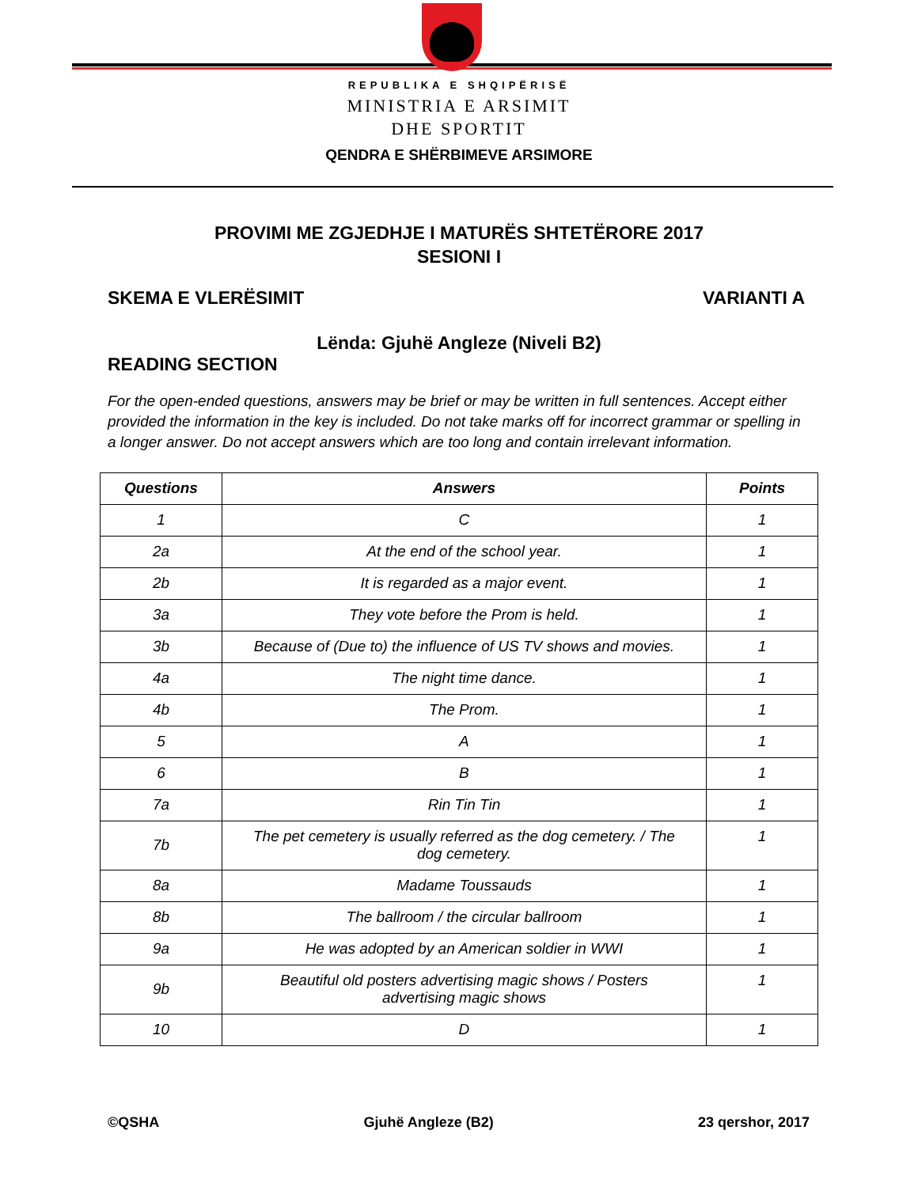REPUBLIKA E SHQIPËRISË
MINISTRIA E ARSIMIT
DHE SPORTIT
QENDRA E SHËRBIMEVE ARSIMORE
PROVIMI ME ZGJEDHJE I MATURËS SHTETËRORE 2017
SESIONI I
SKEMA E VLERËSIMIT VARIANTI A
Lënda: Gjuhë Angleze (Niveli B2)
READING SECTION
For the open-ended questions, answers may be brief or may be written in full sentences. Accept either provided the information in the key is included. Do not take marks off for incorrect grammar or spelling in a longer answer. Do not accept answers which are too long and contain irrelevant information.
| Questions | Answers | Points |
| --- | --- | --- |
| 1 | C | 1 |
| 2a | At the end of the school year. | 1 |
| 2b | It is regarded as a major event. | 1 |
| 3a | They vote before the Prom is held. | 1 |
| 3b | Because of (Due to) the influence of US TV shows and movies. | 1 |
| 4a | The night time dance. | 1 |
| 4b | The Prom. | 1 |
| 5 | A | 1 |
| 6 | B | 1 |
| 7a | Rin Tin Tin | 1 |
| 7b | The pet cemetery is usually referred as the dog cemetery. / The dog cemetery. | 1 |
| 8a | Madame Toussauds | 1 |
| 8b | The ballroom / the circular ballroom | 1 |
| 9a | He was adopted by an American soldier in WWI | 1 |
| 9b | Beautiful old posters advertising magic shows / Posters advertising magic shows | 1 |
| 10 | D | 1 |
©QSHA Gjuhë Angleze (B2) 23 qershor, 2017